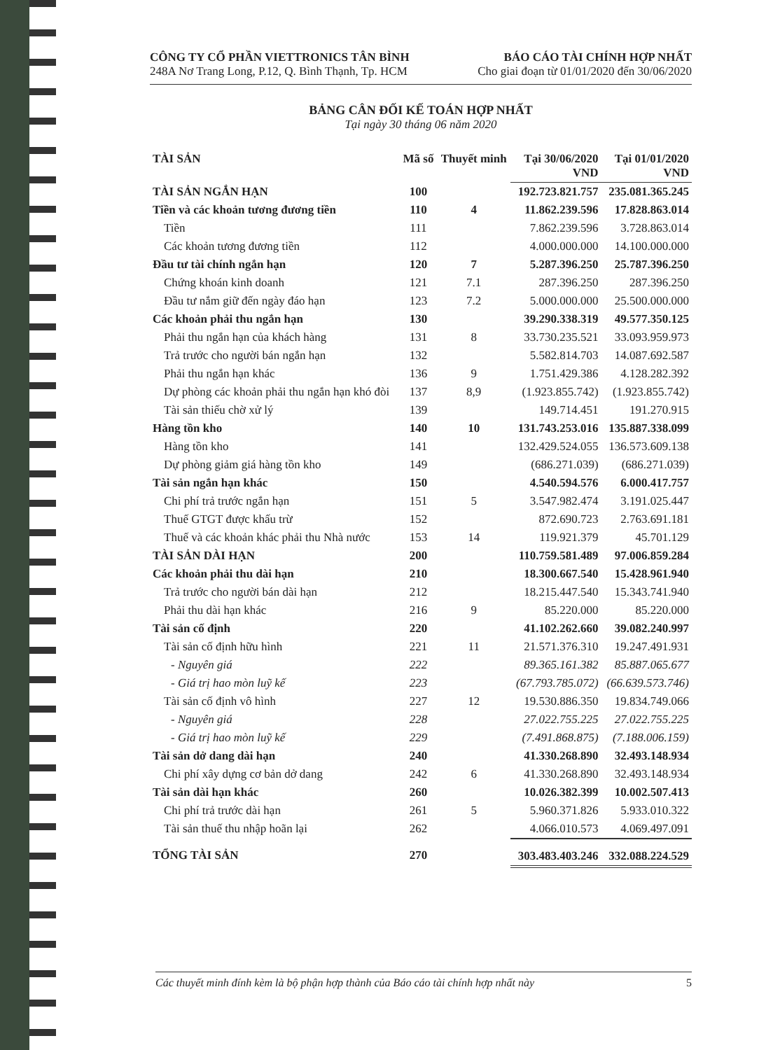CÔNG TY CỔ PHẦN VIETTRONICS TÂN BÌNH
248A Nơ Trang Long, P.12, Q. Bình Thạnh, Tp. HCM
BÁO CÁO TÀI CHÍNH HỢP NHẤT
Cho giai đoạn từ 01/01/2020 đến 30/06/2020
BẢNG CÂN ĐỐI KẾ TOÁN HỢP NHẤT
Tại ngày 30 tháng 06 năm 2020
| TÀI SẢN | Mã số | Thuyết minh | Tại 30/06/2020 VND | Tại 01/01/2020 VND |
| --- | --- | --- | --- | --- |
| TÀI SẢN NGẮN HẠN | 100 | | 192.723.821.757 | 235.081.365.245 |
| Tiền và các khoản tương đương tiền | 110 | 4 | 11.862.239.596 | 17.828.863.014 |
| Tiền | 111 | | 7.862.239.596 | 3.728.863.014 |
| Các khoản tương đương tiền | 112 | | 4.000.000.000 | 14.100.000.000 |
| Đầu tư tài chính ngắn hạn | 120 | 7 | 5.287.396.250 | 25.787.396.250 |
| Chứng khoán kinh doanh | 121 | 7.1 | 287.396.250 | 287.396.250 |
| Đầu tư nắm giữ đến ngày đáo hạn | 123 | 7.2 | 5.000.000.000 | 25.500.000.000 |
| Các khoản phải thu ngắn hạn | 130 | | 39.290.338.319 | 49.577.350.125 |
| Phải thu ngắn hạn của khách hàng | 131 | 8 | 33.730.235.521 | 33.093.959.973 |
| Trả trước cho người bán ngắn hạn | 132 | | 5.582.814.703 | 14.087.692.587 |
| Phải thu ngắn hạn khác | 136 | 9 | 1.751.429.386 | 4.128.282.392 |
| Dự phòng các khoản phải thu ngắn hạn khó đòi | 137 | 8,9 | (1.923.855.742) | (1.923.855.742) |
| Tài sản thiếu chờ xử lý | 139 | | 149.714.451 | 191.270.915 |
| Hàng tồn kho | 140 | 10 | 131.743.253.016 | 135.887.338.099 |
| Hàng tồn kho | 141 | | 132.429.524.055 | 136.573.609.138 |
| Dự phòng giảm giá hàng tồn kho | 149 | | (686.271.039) | (686.271.039) |
| Tài sản ngắn hạn khác | 150 | | 4.540.594.576 | 6.000.417.757 |
| Chi phí trả trước ngắn hạn | 151 | 5 | 3.547.982.474 | 3.191.025.447 |
| Thuế GTGT được khấu trừ | 152 | | 872.690.723 | 2.763.691.181 |
| Thuế và các khoản khác phải thu Nhà nước | 153 | 14 | 119.921.379 | 45.701.129 |
| TÀI SẢN DÀI HẠN | 200 | | 110.759.581.489 | 97.006.859.284 |
| Các khoản phải thu dài hạn | 210 | | 18.300.667.540 | 15.428.961.940 |
| Trả trước cho người bán dài hạn | 212 | | 18.215.447.540 | 15.343.741.940 |
| Phải thu dài hạn khác | 216 | 9 | 85.220.000 | 85.220.000 |
| Tài sản cố định | 220 | | 41.102.262.660 | 39.082.240.997 |
| Tài sản cố định hữu hình | 221 | 11 | 21.571.376.310 | 19.247.491.931 |
| - Nguyên giá | 222 | | 89.365.161.382 | 85.887.065.677 |
| - Giá trị hao mòn luỹ kế | 223 | | (67.793.785.072) | (66.639.573.746) |
| Tài sản cố định vô hình | 227 | 12 | 19.530.886.350 | 19.834.749.066 |
| - Nguyên giá | 228 | | 27.022.755.225 | 27.022.755.225 |
| - Giá trị hao mòn luỹ kế | 229 | | (7.491.868.875) | (7.188.006.159) |
| Tài sản dở dang dài hạn | 240 | | 41.330.268.890 | 32.493.148.934 |
| Chi phí xây dựng cơ bản dở dang | 242 | 6 | 41.330.268.890 | 32.493.148.934 |
| Tài sản dài hạn khác | 260 | | 10.026.382.399 | 10.002.507.413 |
| Chi phí trả trước dài hạn | 261 | 5 | 5.960.371.826 | 5.933.010.322 |
| Tài sản thuế thu nhập hoãn lại | 262 | | 4.066.010.573 | 4.069.497.091 |
| TỔNG TÀI SẢN | 270 | | 303.483.403.246 | 332.088.224.529 |
Các thuyết minh đính kèm là bộ phận hợp thành của Báo cáo tài chính hợp nhất này 5